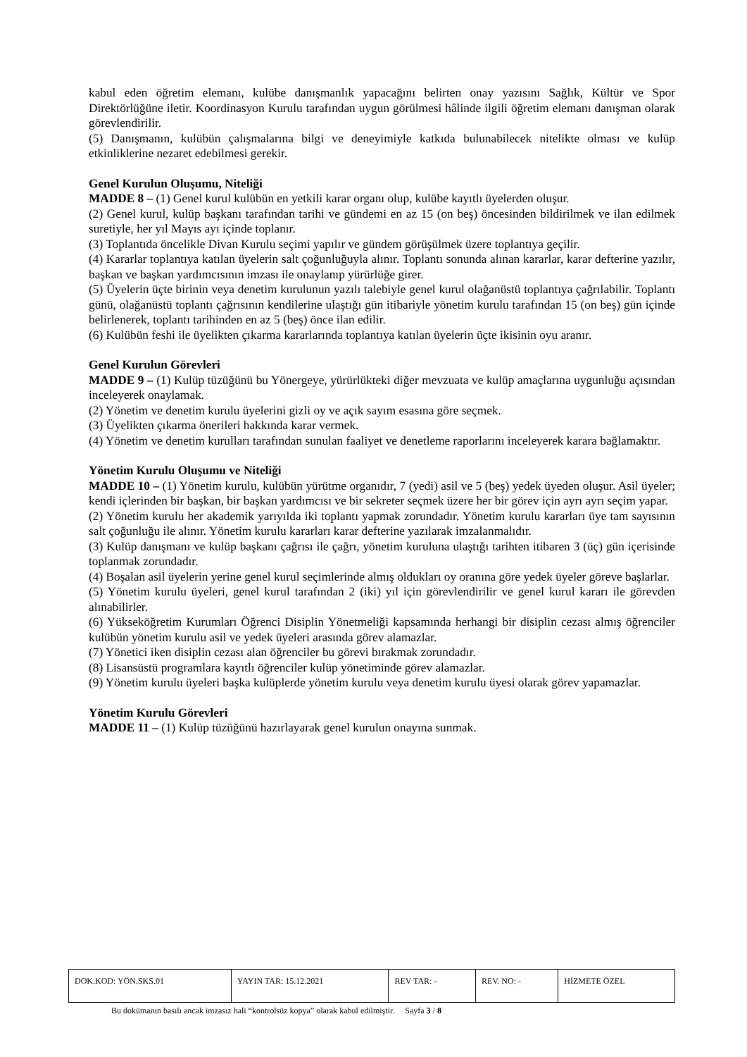kabul eden öğretim elemanı, kulübe danışmanlık yapacağını belirten onay yazısını Sağlık, Kültür ve Spor Direktörlüğüne iletir. Koordinasyon Kurulu tarafından uygun görülmesi hâlinde ilgili öğretim elemanı danışman olarak görevlendirilir.
(5) Danışmanın, kulübün çalışmalarına bilgi ve deneyimiyle katkıda bulunabilecek nitelikte olması ve kulüp etkinliklerine nezaret edebilmesi gerekir.
Genel Kurulun Oluşumu, Niteliği
MADDE 8 – (1) Genel kurul kulübün en yetkili karar organı olup, kulübe kayıtlı üyelerden oluşur.
(2) Genel kurul, kulüp başkanı tarafından tarihi ve gündemi en az 15 (on beş) öncesinden bildirilmek ve ilan edilmek suretiyle, her yıl Mayıs ayı içinde toplanır.
(3) Toplantıda öncelikle Divan Kurulu seçimi yapılır ve gündem görüşülmek üzere toplantıya geçilir.
(4) Kararlar toplantıya katılan üyelerin salt çoğunluğuyla alınır. Toplantı sonunda alınan kararlar, karar defterine yazılır, başkan ve başkan yardımcısının imzası ile onaylanıp yürürlüğe girer.
(5) Üyelerin üçte birinin veya denetim kurulunun yazılı talebiyle genel kurul olağanüstü toplantıya çağrılabilir. Toplantı günü, olağanüstü toplantı çağrısının kendilerine ulaştığı gün itibariyle yönetim kurulu tarafından 15 (on beş) gün içinde belirlenerek, toplantı tarihinden en az 5 (beş) önce ilan edilir.
(6) Kulübün feshi ile üyelikten çıkarma kararlarında toplantıya katılan üyelerin üçte ikisinin oyu aranır.
Genel Kurulun Görevleri
MADDE 9 – (1) Kulüp tüzüğünü bu Yönergeye, yürürlükteki diğer mevzuata ve kulüp amaçlarına uygunluğu açısından inceleyerek onaylamak.
(2) Yönetim ve denetim kurulu üyelerini gizli oy ve açık sayım esasına göre seçmek.
(3) Üyelikten çıkarma önerileri hakkında karar vermek.
(4) Yönetim ve denetim kurulları tarafından sunulan faaliyet ve denetleme raporlarını inceleyerek karara bağlamaktır.
Yönetim Kurulu Oluşumu ve Niteliği
MADDE 10 – (1) Yönetim kurulu, kulübün yürütme organıdır, 7 (yedi) asil ve 5 (beş) yedek üyeden oluşur. Asil üyeler; kendi içlerinden bir başkan, bir başkan yardımcısı ve bir sekreter seçmek üzere her bir görev için ayrı ayrı seçim yapar.
(2) Yönetim kurulu her akademik yarıyılda iki toplantı yapmak zorundadır. Yönetim kurulu kararları üye tam sayısının salt çoğunluğu ile alınır. Yönetim kurulu kararları karar defterine yazılarak imzalanmalıdır.
(3) Kulüp danışmanı ve kulüp başkanı çağrısı ile çağrı, yönetim kuruluna ulaştığı tarihten itibaren 3 (üç) gün içerisinde toplanmak zorundadır.
(4) Boşalan asil üyelerin yerine genel kurul seçimlerinde almış oldukları oy oranına göre yedek üyeler göreve başlarlar.
(5) Yönetim kurulu üyeleri, genel kurul tarafından 2 (iki) yıl için görevlendirilir ve genel kurul kararı ile görevden alınabilirler.
(6) Yükseköğretim Kurumları Öğrenci Disiplin Yönetmeliği kapsamında herhangi bir disiplin cezası almış öğrenciler kulübün yönetim kurulu asil ve yedek üyeleri arasında görev alamazlar.
(7) Yönetici iken disiplin cezası alan öğrenciler bu görevi bırakmak zorundadır.
(8) Lisansüstü programlara kayıtlı öğrenciler kulüp yönetiminde görev alamazlar.
(9) Yönetim kurulu üyeleri başka kulüplerde yönetim kurulu veya denetim kurulu üyesi olarak görev yapamazlar.
Yönetim Kurulu Görevleri
MADDE 11 – (1) Kulüp tüzüğünü hazırlayarak genel kurulun onayına sunmak.
| DOK.KOD: YÖN.SKS.01 | YAYIN TAR: 15.12.2021 | REV TAR: - | REV. NO: - | HİZMETE ÖZEL |
Bu dokümanın basılı ancak imzasız hali “kontrolsüz kopya” olarak kabul edilmiştir. Sayfa 3 / 8